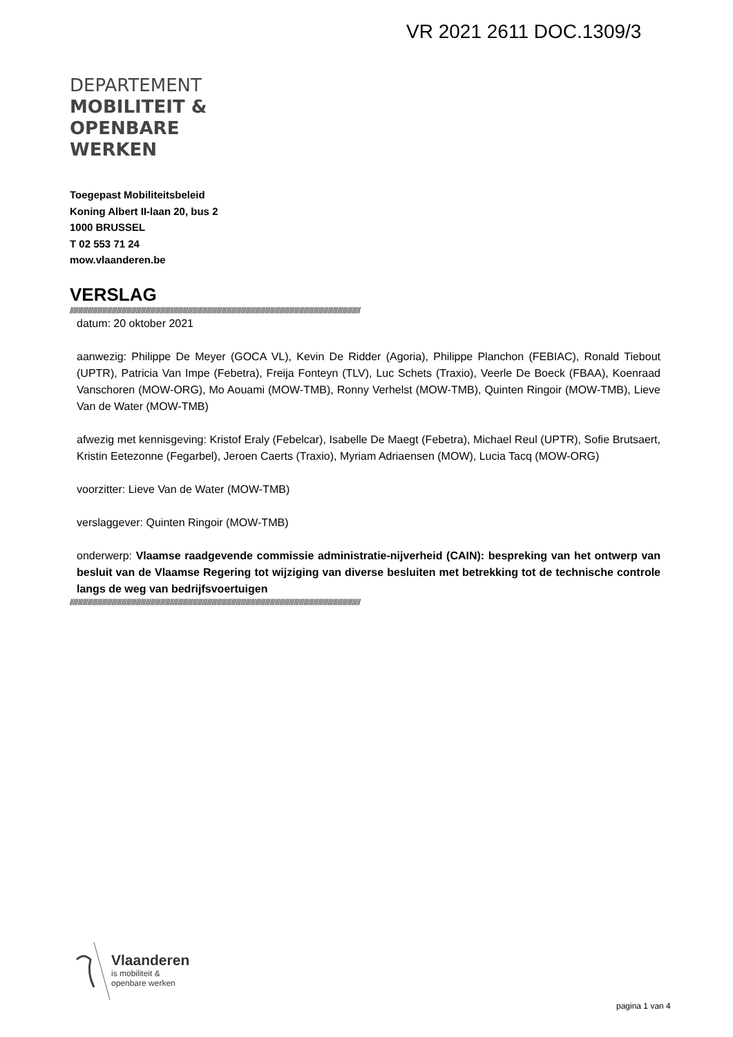VR 2021 2611 DOC.1309/3
DEPARTEMENT
MOBILITEIT &
OPENBARE
WERKEN
Toegepast Mobiliteitsbeleid
Koning Albert II-laan 20, bus 2
1000 BRUSSEL
T 02 553 71 24
mow.vlaanderen.be
VERSLAG
////////////////////////////////////////////////////////////////////////////////////////////////////////////////////////////////////////////////////////////////////////////////////
datum: 20 oktober 2021
aanwezig: Philippe De Meyer (GOCA VL), Kevin De Ridder (Agoria), Philippe Planchon (FEBIAC), Ronald Tiebout (UPTR), Patricia Van Impe (Febetra), Freija Fonteyn (TLV), Luc Schets (Traxio), Veerle De Boeck (FBAA), Koenraad Vanschoren (MOW-ORG), Mo Aouami (MOW-TMB), Ronny Verhelst (MOW-TMB), Quinten Ringoir (MOW-TMB), Lieve Van de Water (MOW-TMB)
afwezig met kennisgeving: Kristof Eraly (Febelcar), Isabelle De Maegt (Febetra), Michael Reul (UPTR), Sofie Brutsaert, Kristin Eetezonne (Fegarbel), Jeroen Caerts (Traxio), Myriam Adriaensen (MOW), Lucia Tacq (MOW-ORG)
voorzitter: Lieve Van de Water (MOW-TMB)
verslaggever: Quinten Ringoir (MOW-TMB)
onderwerp: Vlaamse raadgevende commissie administratie-nijverheid (CAIN): bespreking van het ontwerp van besluit van de Vlaamse Regering tot wijziging van diverse besluiten met betrekking tot de technische controle langs de weg van bedrijfsvoertuigen
////////////////////////////////////////////////////////////////////////////////////////////////////////////////////////////////////////////////////////////////////////////////////
Vlaanderen
is mobiliteit &
openbare werken
pagina 1 van 4